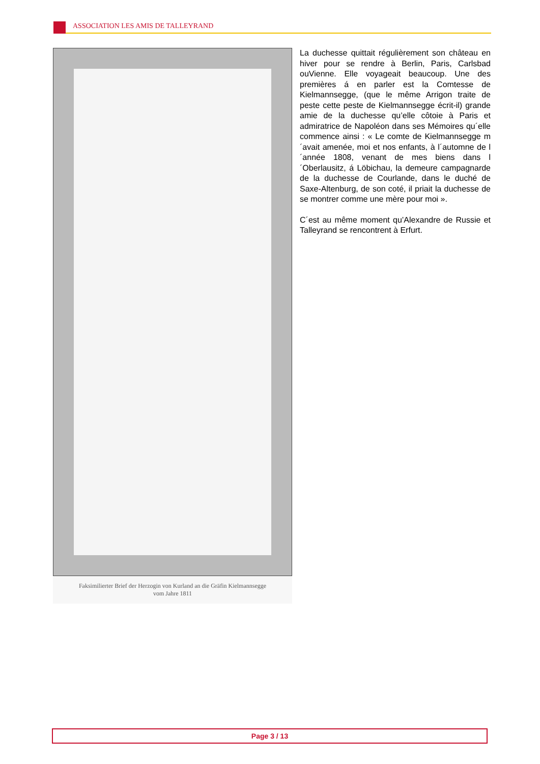ASSOCIATION LES AMIS DE TALLEYRAND
Faksimilierter Brief der Herzogin von Kurland an die Gräfin Kielmannsegge
vom Jahre 1811
La duchesse quittait régulièrement son château en hiver pour se rendre à Berlin, Paris, Carlsbad ouVienne. Elle voyageait beaucoup. Une des premières á en parler est la Comtesse de Kielmannsegge, (que le même Arrigon traite de peste cette peste de Kielmannsegge écrit-il) grande amie de la duchesse qu’elle côtoie à Paris et admiratrice de Napoléon dans ses Mémoires qu´elle commence ainsi : « Le comte de Kielmannsegge m´avait amenée, moi et nos enfants, à l´automne de l´année 1808, venant de mes biens dans l´Oberlausitz, á Löbichau, la demeure campagnarde de la duchesse de Courlande, dans le duché de Saxe-Altenburg, de son coté, il priait la duchesse de se montrer comme une mère pour moi ».
C´est au même moment qu’Alexandre de Russie et Talleyrand se rencontrent à Erfurt.
Page 3 / 13